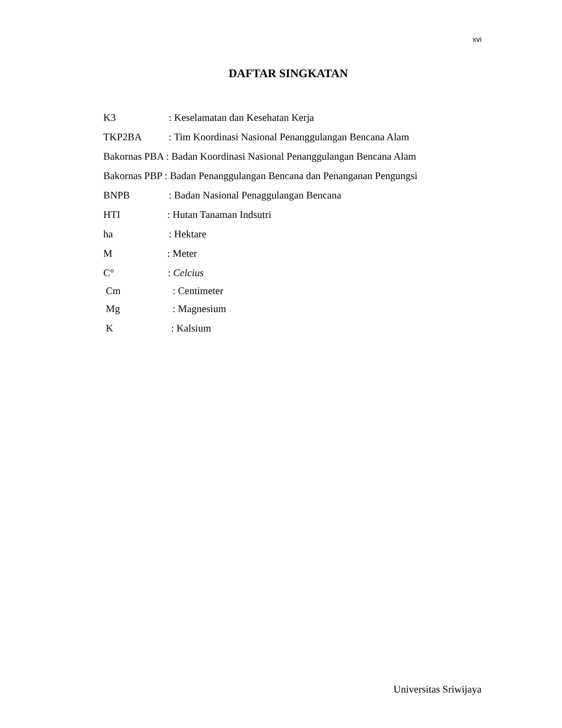xvi
DAFTAR SINGKATAN
K3: Keselamatan dan Kesehatan Kerja
TKP2BA: Tim Koordinasi Nasional Penanggulangan Bencana Alam
Bakornas PBA : Badan Koordinasi Nasional Penanggulangan Bencana Alam
Bakornas PBP : Badan Penanggulangan Bencana dan Penanganan Pengungsi
BNPB: Badan Nasional Penaggulangan Bencana
HTI: Hutan Tanaman Indsutri
ha: Hektare
M: Meter
C°: Celcius
Cm: Centimeter
Mg: Magnesium
K: Kalsium
Universitas Sriwijaya